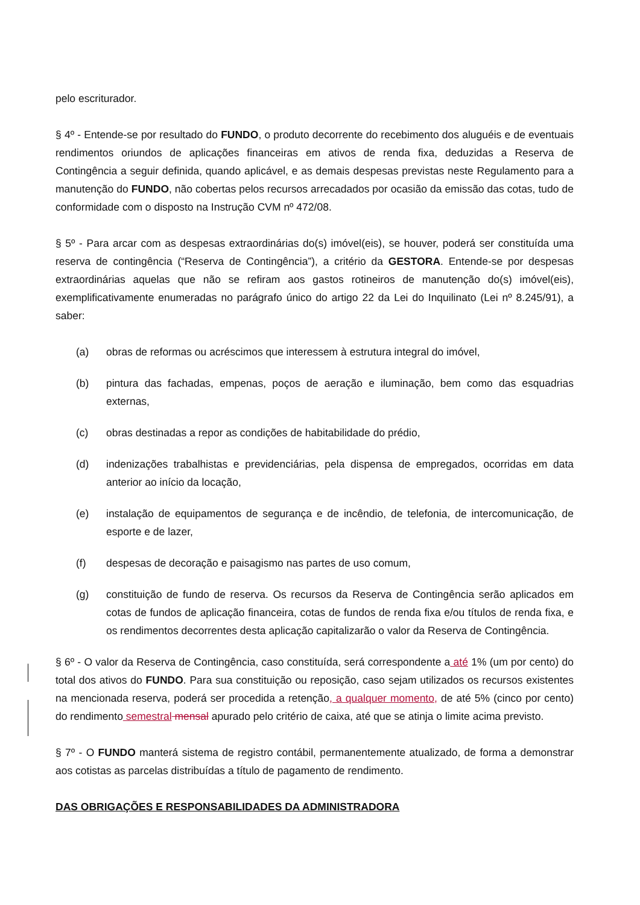pelo escriturador.
§ 4º - Entende-se por resultado do FUNDO, o produto decorrente do recebimento dos aluguéis e de eventuais rendimentos oriundos de aplicações financeiras em ativos de renda fixa, deduzidas a Reserva de Contingência a seguir definida, quando aplicável, e as demais despesas previstas neste Regulamento para a manutenção do FUNDO, não cobertas pelos recursos arrecadados por ocasião da emissão das cotas, tudo de conformidade com o disposto na Instrução CVM nº 472/08.
§ 5º - Para arcar com as despesas extraordinárias do(s) imóvel(eis), se houver, poderá ser constituída uma reserva de contingência (“Reserva de Contingência”), a critério da GESTORA. Entende-se por despesas extraordinárias aquelas que não se refiram aos gastos rotineiros de manutenção do(s) imóvel(eis), exemplificativamente enumeradas no parágrafo único do artigo 22 da Lei do Inquilinato (Lei nº 8.245/91), a saber:
(a) obras de reformas ou acréscimos que interessem à estrutura integral do imóvel,
(b) pintura das fachadas, empenas, poços de aeração e iluminação, bem como das esquadrias externas,
(c) obras destinadas a repor as condições de habitabilidade do prédio,
(d) indenizações trabalhistas e previdenciárias, pela dispensa de empregados, ocorridas em data anterior ao início da locação,
(e) instalação de equipamentos de segurança e de incêndio, de telefonia, de intercomunicação, de esporte e de lazer,
(f) despesas de decoração e paisagismo nas partes de uso comum,
(g) constituição de fundo de reserva. Os recursos da Reserva de Contingência serão aplicados em cotas de fundos de aplicação financeira, cotas de fundos de renda fixa e/ou títulos de renda fixa, e os rendimentos decorrentes desta aplicação capitalizarão o valor da Reserva de Contingência.
§ 6º - O valor da Reserva de Contingência, caso constituída, será correspondente a até 1% (um por cento) do total dos ativos do FUNDO. Para sua constituição ou reposição, caso sejam utilizados os recursos existentes na mencionada reserva, poderá ser procedida a retenção, a qualquer momento, de até 5% (cinco por cento) do rendimento semestral mensal apurado pelo critério de caixa, até que se atinja o limite acima previsto.
§ 7º - O FUNDO manterá sistema de registro contábil, permanentemente atualizado, de forma a demonstrar aos cotistas as parcelas distribuídas a título de pagamento de rendimento.
DAS OBRIGAÇÕES E RESPONSABILIDADES DA ADMINISTRADORA